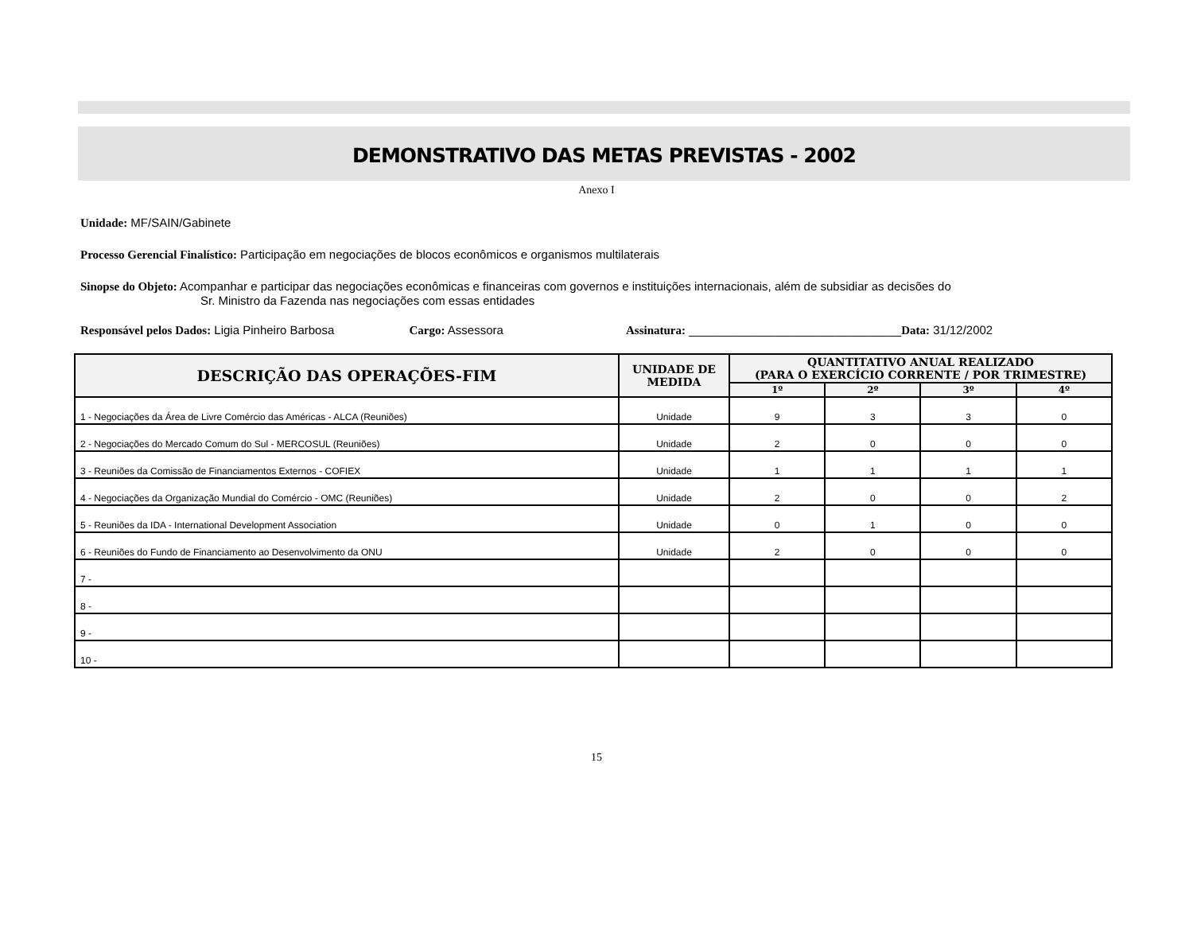DEMONSTRATIVO DAS METAS PREVISTAS - 2002
Anexo I
Unidade: MF/SAIN/Gabinete
Processo Gerencial Finalístico: Participação em negociações de blocos econômicos e organismos multilaterais
Sinopse do Objeto: Acompanhar e participar das negociações econômicas e financeiras com governos e instituições internacionais, além de subsidiar as decisões do
Sr. Ministro da Fazenda nas negociações com essas entidades
Responsável pelos Dados: Ligia Pinheiro Barbosa Cargo: Assessora Assinatura: ________________________________Data: 31/12/2002
| DESCRIÇÃO DAS OPERAÇÕES-FIM | UNIDADE DE MEDIDA | QUANTITATIVO ANUAL REALIZADO (PARA O EXERCÍCIO CORRENTE / POR TRIMESTRE) | | | |
| --- | --- | --- | --- | --- | --- |
| | | 1º | 2º | 3º | 4º |
| 1 - Negociações da Área de Livre Comércio das Américas - ALCA (Reuniões) | Unidade | 9 | 3 | 3 | 0 |
| 2 - Negociações do Mercado Comum do Sul - MERCOSUL (Reuniões) | Unidade | 2 | 0 | 0 | 0 |
| 3 - Reuniões da Comissão de Financiamentos Externos - COFIEX | Unidade | 1 | 1 | 1 | 1 |
| 4 - Negociações da Organização Mundial do Comércio - OMC (Reuniões) | Unidade | 2 | 0 | 0 | 2 |
| 5 - Reuniões da IDA - International Development Association | Unidade | 0 | 1 | 0 | 0 |
| 6 - Reuniões do Fundo de Financiamento ao Desenvolvimento da ONU | Unidade | 2 | 0 | 0 | 0 |
| 7 - | | | | | |
| 8 - | | | | | |
| 9 - | | | | | |
| 10 - | | | | | |
15